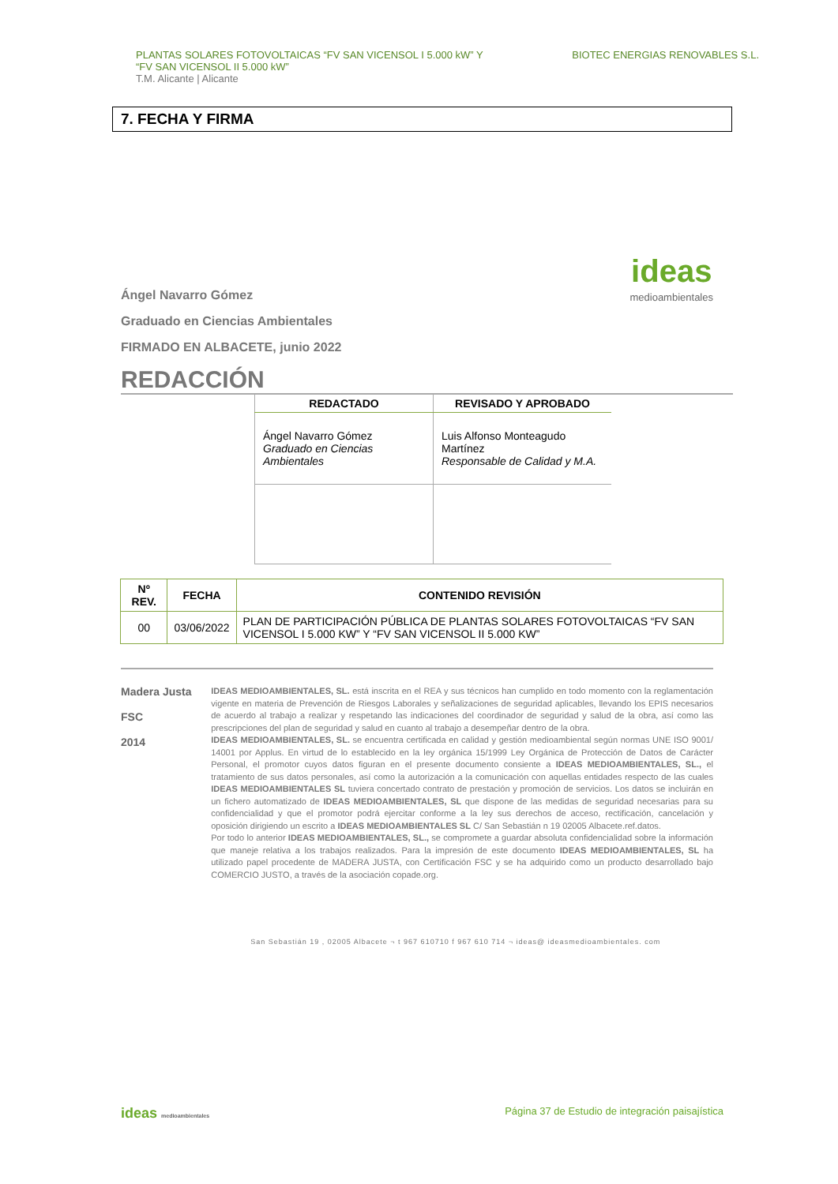PLANTAS SOLARES FOTOVOLTAICAS “FV SAN VICENSOL I 5.000 kW” Y
“FV SAN VICENSOL II 5.000 kW”
T.M. Alicante | Alicante
BIOTEC ENERGIAS RENOVABLES S.L.
7. FECHA Y FIRMA
Ángel Navarro Gómez
Graduado en Ciencias Ambientales
FIRMADO EN ALBACETE, junio 2022
ideas
medioambientales
REDACCIÓN
| REDACTADO | REVISADO Y APROBADO |
| --- | --- |
| Ángel Navarro Gómez Graduado en Ciencias Ambientales | Luis Alfonso Monteagudo Martínez Responsable de Calidad y M.A. |
| Nº REV. | FECHA | CONTENIDO REVISIÓN |
| --- | --- | --- |
| 00 | 03/06/2022 | PLAN DE PARTICIPACIÓN PÚBLICA DE PLANTAS SOLARES FOTOVOLTAICAS “FV SAN VICENSOL I 5.000 KW” Y “FV SAN VICENSOL II 5.000 KW” |
Madera Justa
FSC
2014
IDEAS MEDIOAMBIENTALES, SL. está inscrita en el REA y sus técnicos han cumplido en todo momento con la reglamentación vigente en materia de Prevención de Riesgos Laborales y señalizaciones de seguridad aplicables, llevando los EPIS necesarios de acuerdo al trabajo a realizar y respetando las indicaciones del coordinador de seguridad y salud de la obra, así como las prescripciones del plan de seguridad y salud en cuanto al trabajo a desempeñar dentro de la obra.
IDEAS MEDIOAMBIENTALES, SL. se encuentra certificada en calidad y gestión medioambiental según normas UNE ISO 9001/ 14001 por Applus. En virtud de lo establecido en la ley orgánica 15/1999 Ley Orgánica de Protección de Datos de Carácter Personal, el promotor cuyos datos figuran en el presente documento consiente a IDEAS MEDIOAMBIENTALES, SL., el tratamiento de sus datos personales, así como la autorización a la comunicación con aquellas entidades respecto de las cuales IDEAS MEDIOAMBIENTALES SL tuviera concertado contrato de prestación y promoción de servicios. Los datos se incluirán en un fichero automatizado de IDEAS MEDIOAMBIENTALES, SL que dispone de las medidas de seguridad necesarias para su confidencialidad y que el promotor podrá ejercitar conforme a la ley sus derechos de acceso, rectificación, cancelación y oposición dirigiendo un escrito a IDEAS MEDIOAMBIENTALES SL C/ San Sebastián n 19 02005 Albacete.ref.datos.
Por todo lo anterior IDEAS MEDIOAMBIENTALES, SL., se compromete a guardar absoluta confidencialidad sobre la información que maneje relativa a los trabajos realizados. Para la impresión de este documento IDEAS MEDIOAMBIENTALES, SL ha utilizado papel procedente de MADERA JUSTA, con Certificación FSC y se ha adquirido como un producto desarrollado bajo COMERCIO JUSTO, a través de la asociación copade.org.
San Sebastián 19 , 02005 Albacete ¬ t 967 610710 f 967 610 714 ¬ ideas@ ideasmedioambientales. com
ideas medioambientales
Página 37 de Estudio de integración paisajística